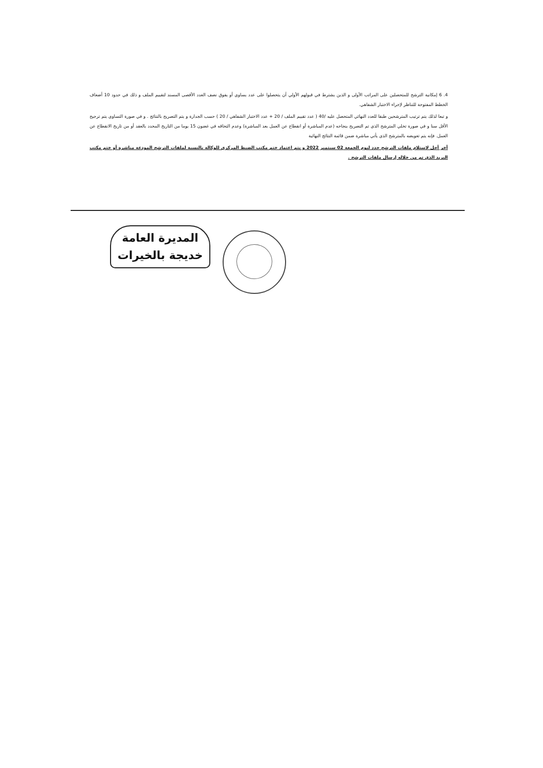4. 6 إمكانية الترشح للمتحصلين على المراتب الأولى و الذين يشترط في قبولهم الأولي أن يتحصلوا على عدد يساوي أو يفوق نصف العدد الأقصى المسند لتقييم الملف و ذلك في حدود 10 أضعاف الخطط المفتوحة للتناظر لإجراء الاختبار الشفاهي.
و تبعا لذلك يتم ترتيب المترشحين طبقا للعدد النهائي المتحصل عليه /40 ( عدد تقييم الملف / 20 + عدد الاختبار الشفاهي / 20 ) حسب الجدارة و يتم التصريح بالنتائج . و في صورة التساوي يتم ترجيح الأقل سنا و في صورة تخلي المترشح الذي تم التصريح بنجاحه (عدم المباشرة أو انقطاع عن العمل بعد المباشرة) وعدم التحاقه في غضون 15 يوما من التاريخ المحدد بالعقد أو من تاريخ الانقطاع عن العمل. فإنه يتم تعويضه بالمترشح الذي يأتي مباشرة ضمن قائمة النتائج النهائية
آخر أجل لاستلام ملفات الترشح حدد ليوم الجمعة 02 سبتمبر 2022 و يتم اعتماد ختم مكتب الضبط المركزي للوكالة بالنسبة لملفات الترشح المودعة مباشرة أو ختم مكتب البريد الذي تم من خلاله إرسال ملفات الترشح .
المديرة العامة
خديجة بالخيرات